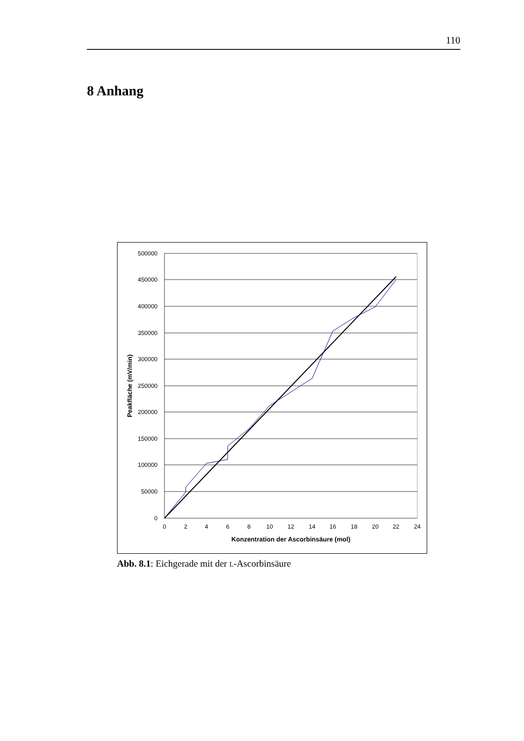110
8 Anhang
500000
450000
400000
350000
300000
250000
200000
150000
100000
50000
0
0
2
4
6
8
10
12
14
16
18
20
22
24
Konzentration der Ascorbinsäure (mol)
Peakfläche (mV/min)
Abb. 8.1: Eichgerade mit der L-Ascorbinsäure